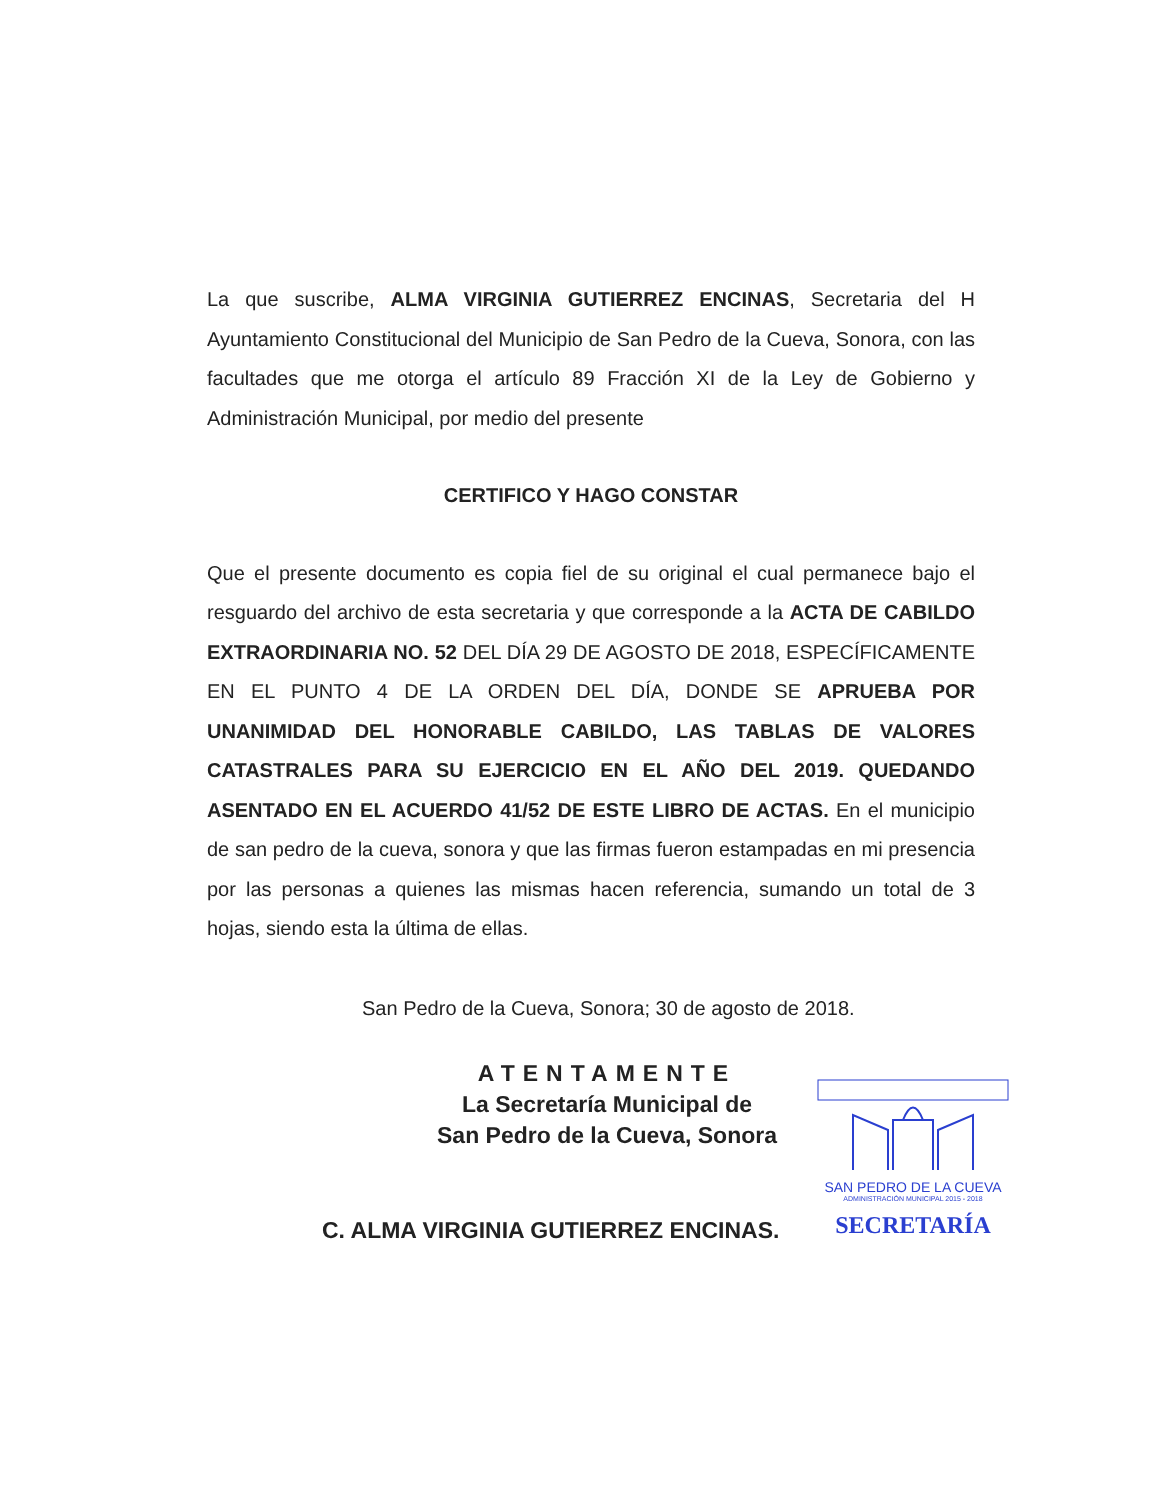La que suscribe, ALMA VIRGINIA GUTIERREZ ENCINAS, Secretaria del H Ayuntamiento Constitucional del Municipio de San Pedro de la Cueva, Sonora, con las facultades que me otorga el artículo 89 Fracción XI de la Ley de Gobierno y Administración Municipal, por medio del presente
CERTIFICO Y HAGO CONSTAR
Que el presente documento es copia fiel de su original el cual permanece bajo el resguardo del archivo de esta secretaria y que corresponde a la ACTA DE CABILDO EXTRAORDINARIA NO. 52 DEL DÍA 29 DE AGOSTO DE 2018, ESPECÍFICAMENTE EN EL PUNTO 4 DE LA ORDEN DEL DÍA, DONDE SE APRUEBA POR UNANIMIDAD DEL HONORABLE CABILDO, LAS TABLAS DE VALORES CATASTRALES PARA SU EJERCICIO EN EL AÑO DEL 2019. QUEDANDO ASENTADO EN EL ACUERDO 41/52 DE ESTE LIBRO DE ACTAS. En el municipio de san pedro de la cueva, sonora y que las firmas fueron estampadas en mi presencia por las personas a quienes las mismas hacen referencia, sumando un total de 3 hojas, siendo esta la última de ellas.
San Pedro de la Cueva, Sonora; 30 de agosto de 2018.
ATENTAMENTE
La Secretaría Municipal de
San Pedro de la Cueva, Sonora
C. ALMA VIRGINIA GUTIERREZ ENCINAS.
SAN PEDRO DE LA CUEVA
ADMINISTRACIÓN MUNICIPAL 2015 - 2018
SECRETARÍA